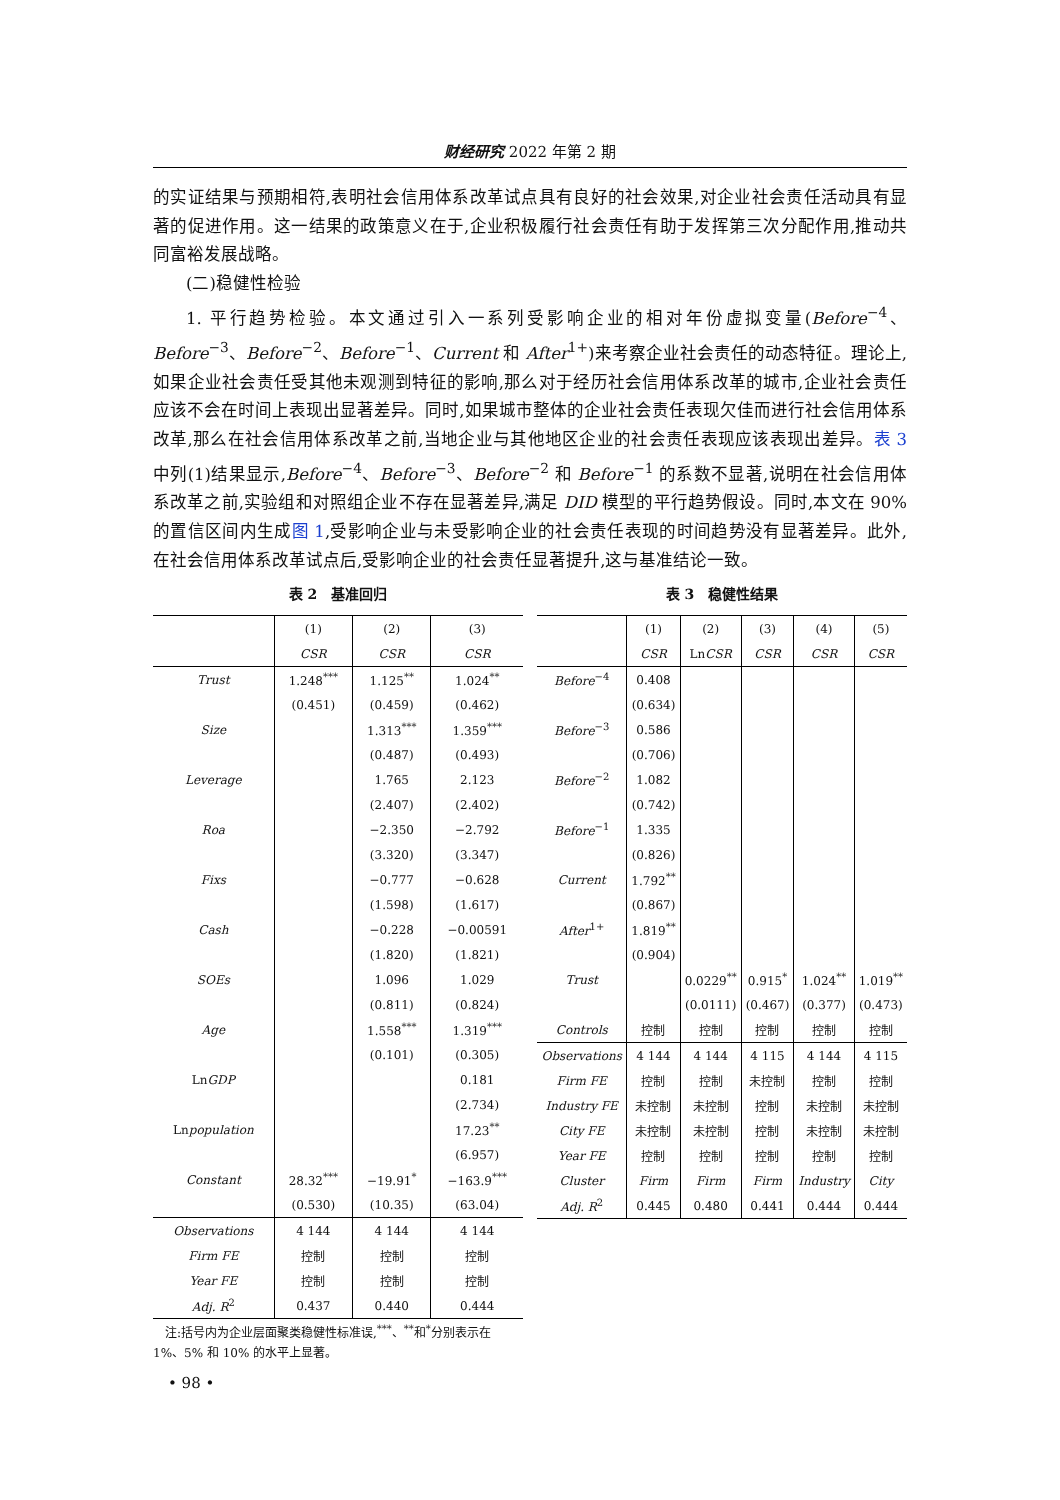财经研究 2022 年第 2 期
的实证结果与预期相符,表明社会信用体系改革试点具有良好的社会效果,对企业社会责任活动具有显著的促进作用。这一结果的政策意义在于,企业积极履行社会责任有助于发挥第三次分配作用,推动共同富裕发展战略。
(二)稳健性检验
1. 平行趋势检验。本文通过引入一系列受影响企业的相对年份虚拟变量(Before<sup>−4</sup>、Before<sup>−3</sup>、Before<sup>−2</sup>、Before<sup>−1</sup>、Current 和 After<sup>1+</sup>)来考察企业社会责任的动态特征。理论上,如果企业社会责任受其他未观测到特征的影响,那么对于经历社会信用体系改革的城市,企业社会责任应该不会在时间上表现出显著差异。同时,如果城市整体的企业社会责任表现欠佳而进行社会信用体系改革,那么在社会信用体系改革之前,当地企业与其他地区企业的社会责任表现应该表现出差异。表 3 中列(1)结果显示,Before<sup>−4</sup>、Before<sup>−3</sup>、Before<sup>−2</sup> 和 Before<sup>−1</sup> 的系数不显著,说明在社会信用体系改革之前,实验组和对照组企业不存在显著差异,满足 DID 模型的平行趋势假设。同时,本文在 90% 的置信区间内生成图 1,受影响企业与未受影响企业的社会责任表现的时间趋势没有显著差异。此外,在社会信用体系改革试点后,受影响企业的社会责任显著提升,这与基准结论一致。
表 2　基准回归
| | (1) | (2) | (3) |
| | CSR | CSR | CSR |
| Trust | 1.248<sup>***</sup> | 1.125<sup>**</sup> | 1.024<sup>**</sup> |
| | (0.451) | (0.459) | (0.462) |
| Size | | 1.313<sup>***</sup> | 1.359<sup>***</sup> |
| | | (0.487) | (0.493) |
| Leverage | | 1.765 | 2.123 |
| | | (2.407) | (2.402) |
| Roa | | −2.350 | −2.792 |
| | | (3.320) | (3.347) |
| Fixs | | −0.777 | −0.628 |
| | | (1.598) | (1.617) |
| Cash | | −0.228 | −0.00591 |
| | | (1.820) | (1.821) |
| SOEs | | 1.096 | 1.029 |
| | | (0.811) | (0.824) |
| Age | | 1.558<sup>***</sup> | 1.319<sup>***</sup> |
| | | (0.101) | (0.305) |
| Ln GDP | | | 0.181 |
| | | | (2.734) |
| Ln population | | | 17.23<sup>**</sup> |
| | | | (6.957) |
| Constant | 28.32<sup>***</sup> | −19.91<sup>*</sup> | −163.9<sup>***</sup> |
| | (0.530) | (10.35) | (63.04) |
| Observations | 4 144 | 4 144 | 4 144 |
| Firm FE | 控制 | 控制 | 控制 |
| Year FE | 控制 | 控制 | 控制 |
| Adj. R<sup>2</sup> | 0.437 | 0.440 | 0.444 |
　注:括号内为企业层面聚类稳健性标准误,<sup>***</sup>、<sup>**</sup>和<sup>*</sup>分别表示在 1%、5% 和 10% 的水平上显著。
　• 98 •
表 3　稳健性结果
| | (1) | (2) | (3) | (4) | (5) |
| | CSR | Ln CSR | CSR | CSR | CSR |
| Before<sup>−4</sup> | 0.408 | | | | |
| | (0.634) | | | | |
| Before<sup>−3</sup> | 0.586 | | | | |
| | (0.706) | | | | |
| Before<sup>−2</sup> | 1.082 | | | | |
| | (0.742) | | | | |
| Before<sup>−1</sup> | 1.335 | | | | |
| | (0.826) | | | | |
| Current | 1.792<sup>**</sup> | | | | |
| | (0.867) | | | | |
| After<sup>1+</sup> | 1.819<sup>**</sup> | | | | |
| | (0.904) | | | | |
| Trust | | 0.0229<sup>**</sup> | 0.915<sup>*</sup> | 1.024<sup>**</sup> | 1.019<sup>**</sup> |
| | | (0.0111) | (0.467) | (0.377) | (0.473) |
| Controls | 控制 | 控制 | 控制 | 控制 | 控制 |
| Observations | 4 144 | 4 144 | 4 115 | 4 144 | 4 115 |
| Firm FE | 控制 | 控制 | 未控制 | 控制 | 控制 |
| Industry FE | 未控制 | 未控制 | 控制 | 未控制 | 未控制 |
| City FE | 未控制 | 未控制 | 控制 | 未控制 | 未控制 |
| Year FE | 控制 | 控制 | 控制 | 控制 | 控制 |
| Cluster | Firm | Firm | Firm | Industry | City |
| Adj. R<sup>2</sup> | 0.445 | 0.480 | 0.441 | 0.444 | 0.444 |